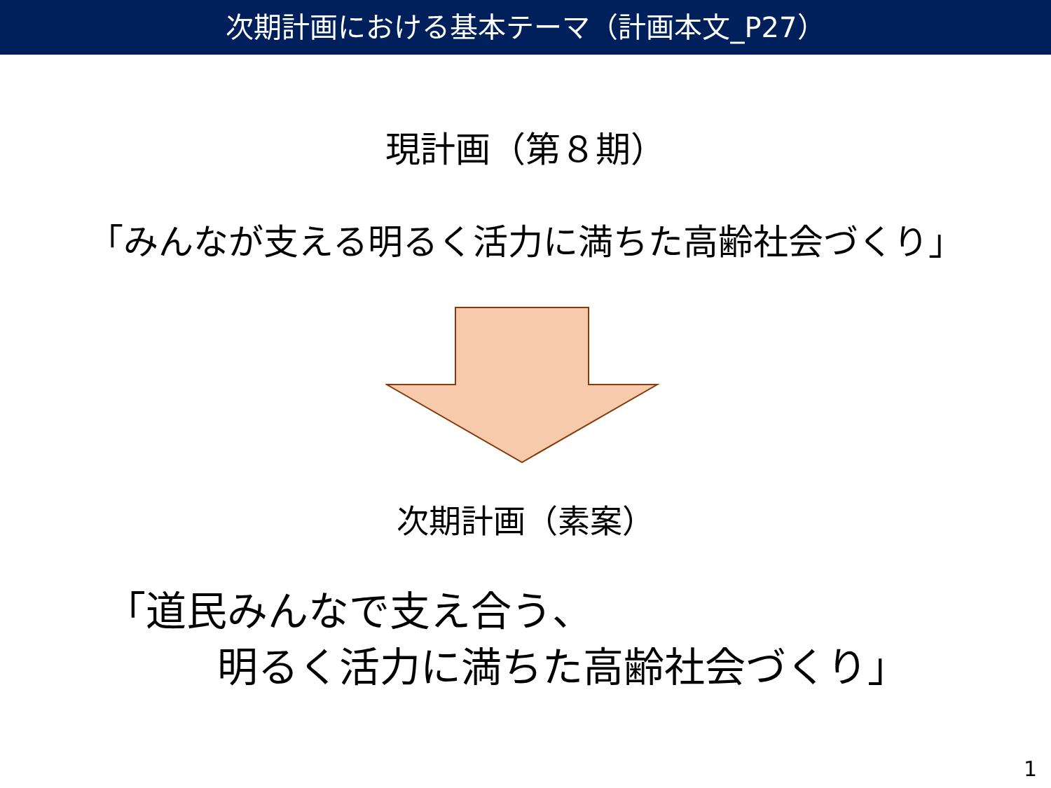次期計画における基本テーマ（計画本文_P27）
現計画（第８期）
「みんなが支える明るく活力に満ちた高齢社会づくり」
次期計画（素案）
「道民みんなで支え合う、
明るく活力に満ちた高齢社会づくり」
1